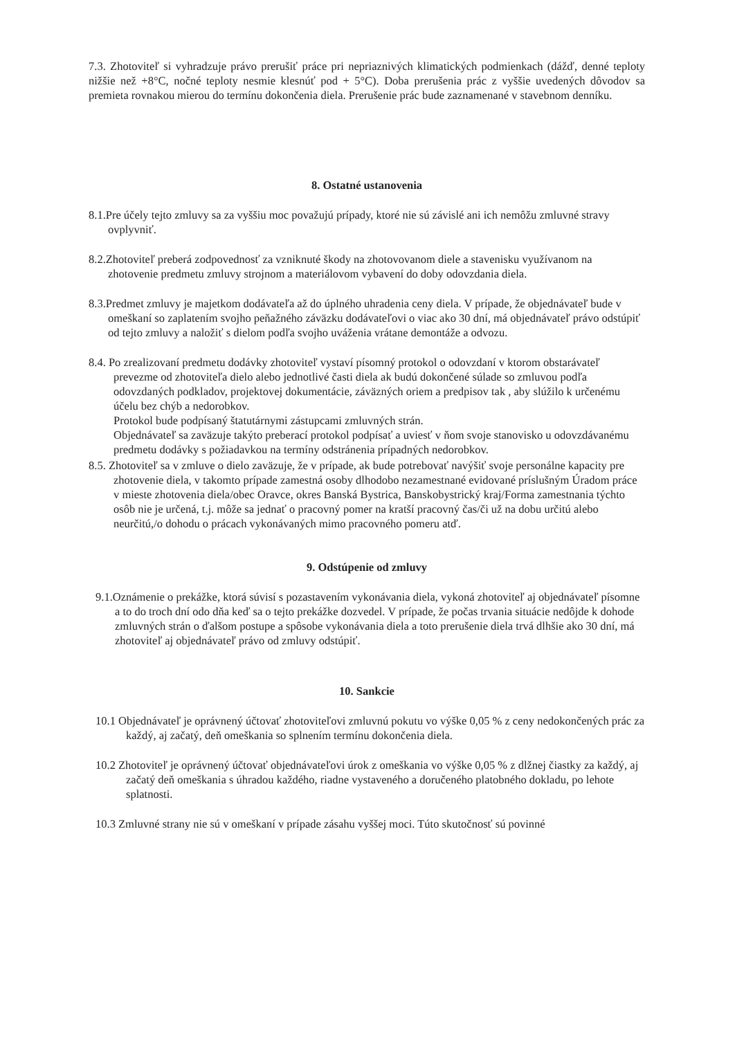7.3. Zhotoviteľ si vyhradzuje právo prerušiť práce pri nepriaznivých klimatických podmienkach (dážď, denné teploty nižšie než +8°C, nočné teploty nesmie klesnúť pod + 5°C). Doba prerušenia prác z vyššie uvedených dôvodov sa premieta rovnakou mierou do termínu dokončenia diela. Prerušenie prác bude zaznamenané v stavebnom denníku.
8. Ostatné ustanovenia
8.1.Pre účely tejto zmluvy sa za vyššiu moc považujú prípady, ktoré nie sú závislé ani ich nemôžu zmluvné stravy ovplyvniť.
8.2.Zhotoviteľ preberá zodpovednosť za vzniknuté škody na zhotovovanom diele a stavenisku využívanom na zhotovenie predmetu zmluvy strojnom a materiálovom vybavení do doby odovzdania diela.
8.3.Predmet zmluvy je majetkom dodávateľa až do úplného uhradenia ceny diela. V prípade, že objednávateľ bude v omeškaní so zaplatením svojho peňažného záväzku dodávateľovi o viac ako 30 dní, má objednávateľ právo odstúpiť od tejto zmluvy a naložiť s dielom podľa svojho uváženia vrátane demontáže a odvozu.
8.4. Po zrealizovaní predmetu dodávky zhotoviteľ vystaví písomný protokol o odovzdaní v ktorom obstarávateľ prevezme od zhotoviteľa dielo alebo jednotlivé časti diela ak budú dokončené súlade so zmluvou podľa odovzdaných podkladov, projektovej dokumentácie, záväzných oriem a predpisov tak , aby slúžilo k určenému účelu bez chýb a nedorobkov.
Protokol bude podpísaný štatutárnymi zástupcami zmluvných strán.
Objednávateľ sa zaväzuje takýto preberací protokol podpísať a uviesť v ňom svoje stanovisko u odovzdávanému predmetu dodávky s požiadavkou na termíny odstránenia prípadných nedorobkov.
8.5. Zhotoviteľ sa v zmluve o dielo zaväzuje, že v prípade, ak bude potrebovať navýšiť svoje personálne kapacity pre zhotovenie diela, v takomto prípade zamestná osoby dlhodobo nezamestnané evidované príslušným Úradom práce v mieste zhotovenia diela/obec Oravce, okres Banská Bystrica, Banskobystrický kraj/Forma zamestnania týchto osôb nie je určená, t.j. môže sa jednať o pracovný pomer na kratší pracovný čas/či už na dobu určitú alebo neurčitú,/o dohodu o prácach vykonávaných mimo pracovného pomeru atď.
9. Odstúpenie od zmluvy
9.1.Oznámenie o prekážke, ktorá súvisí s pozastavením vykonávania diela, vykoná zhotoviteľ aj objednávateľ písomne a to do troch dní odo dňa keď sa o tejto prekážke dozvedel. V prípade, že počas trvania situácie nedôjde k dohode zmluvných strán o ďalšom postupe a spôsobe vykonávania diela a toto prerušenie diela trvá dlhšie ako 30 dní, má zhotoviteľ aj objednávateľ právo od zmluvy odstúpiť.
10. Sankcie
10.1 Objednávateľ je oprávnený účtovať zhotoviteľovi zmluvnú pokutu vo výške 0,05 % z ceny nedokončených prác za každý, aj začatý, deň omeškania so splnením termínu dokončenia diela.
10.2 Zhotoviteľ je oprávnený účtovať objednávateľovi úrok z omeškania vo výške 0,05 % z dlžnej čiastky za každý, aj začatý deň omeškania s úhradou každého, riadne vystaveného a doručeného platobného dokladu, po lehote splatnosti.
10.3 Zmluvné strany nie sú v omeškaní v prípade zásahu vyššej moci. Túto skutočnosť sú povinné